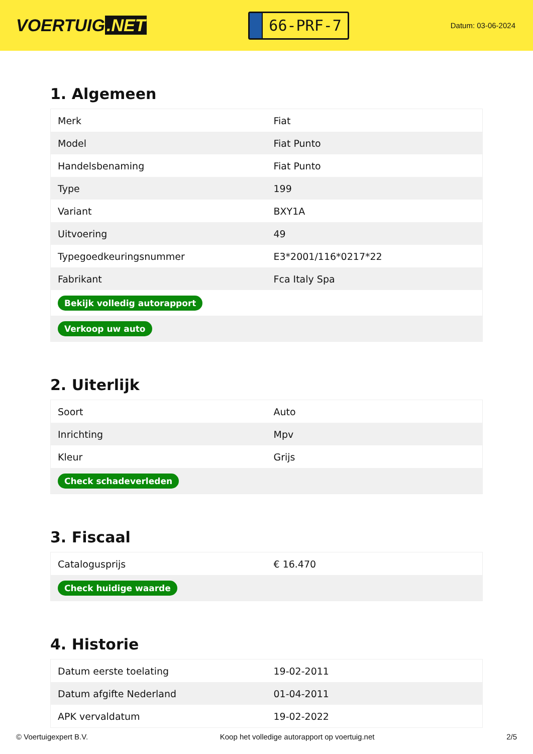VOERTUIG.NET
66-PRF-7
Datum: 03-06-2024
1. Algemeen
| Merk | Fiat |
| Model | Fiat Punto |
| Handelsbenaming | Fiat Punto |
| Type | 199 |
| Variant | BXY1A |
| Uitvoering | 49 |
| Typegoedkeuringsnummer | E3*2001/116*0217*22 |
| Fabrikant | Fca Italy Spa |
| Bekijk volledig autorapport | |
| Verkoop uw auto | |
2. Uiterlijk
| Soort | Auto |
| Inrichting | Mpv |
| Kleur | Grijs |
| Check schadeverleden | |
3. Fiscaal
| Catalogusprijs | € 16.470 |
| Check huidige waarde | |
4. Historie
| Datum eerste toelating | 19-02-2011 |
| Datum afgifte Nederland | 01-04-2011 |
| APK vervaldatum | 19-02-2022 |
© Voertuigexpert B.V. Koop het volledige autorapport op voertuig.net 2/5